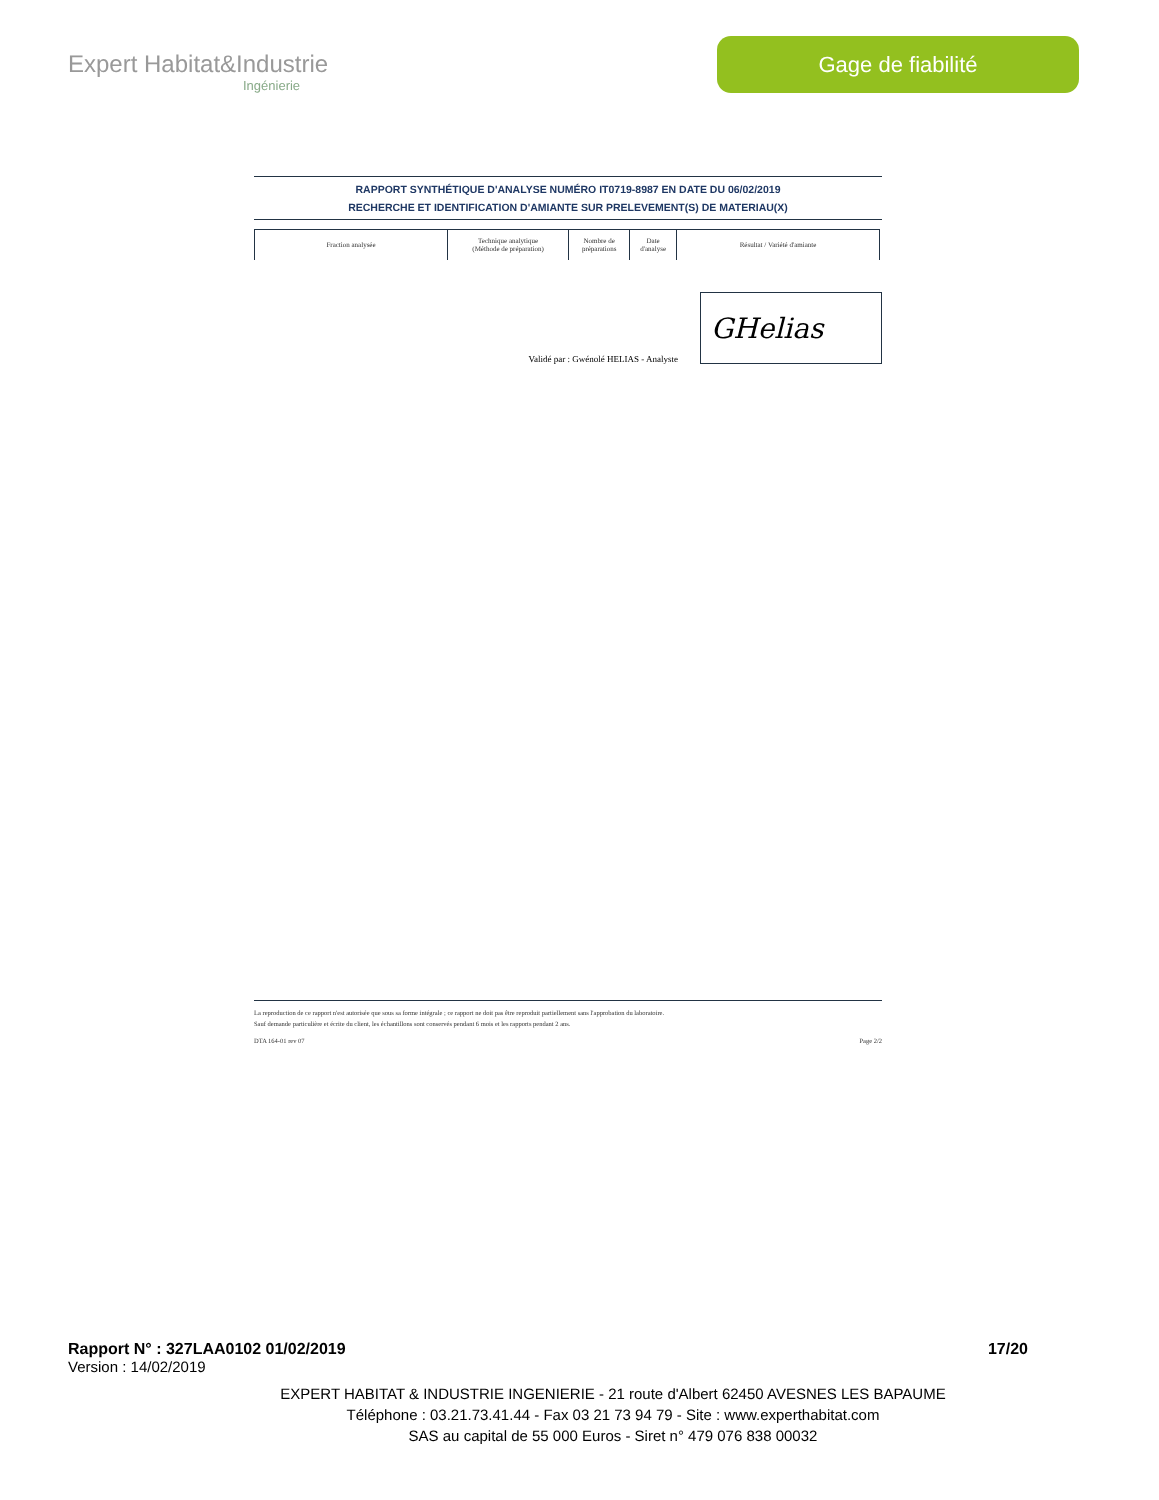Expert Habitat&Industrie
Ingénierie
Gage de fiabilité
RAPPORT SYNTHÉTIQUE D'ANALYSE NUMÉRO IT0719-8987 EN DATE DU 06/02/2019
RECHERCHE ET IDENTIFICATION D'AMIANTE SUR PRELEVEMENT(S) DE MATERIAU(X)
| Fraction analysée | Technique analytique (Méthode de préparation) | Nombre de préparations | Date d'analyse | Résultat / Variété d'amiante |
Validé par : Gwénolé HELIAS - Analyste
GHelias
La reproduction de ce rapport n'est autorisée que sous sa forme intégrale ; ce rapport ne doit pas être reproduit partiellement sans l'approbation du laboratoire.
Sauf demande particulière et écrite du client, les échantillons sont conservés pendant 6 mois et les rapports pendant 2 ans.
DTA 164-01 rev 07 Page 2/2
Rapport N° : 327LAA0102 01/02/2019 17/20
Version : 14/02/2019
EXPERT HABITAT & INDUSTRIE INGENIERIE - 21 route d'Albert 62450 AVESNES LES BAPAUME
Téléphone : 03.21.73.41.44 - Fax 03 21 73 94 79 - Site : www.experthabitat.com
SAS au capital de 55 000 Euros - Siret n° 479 076 838 00032